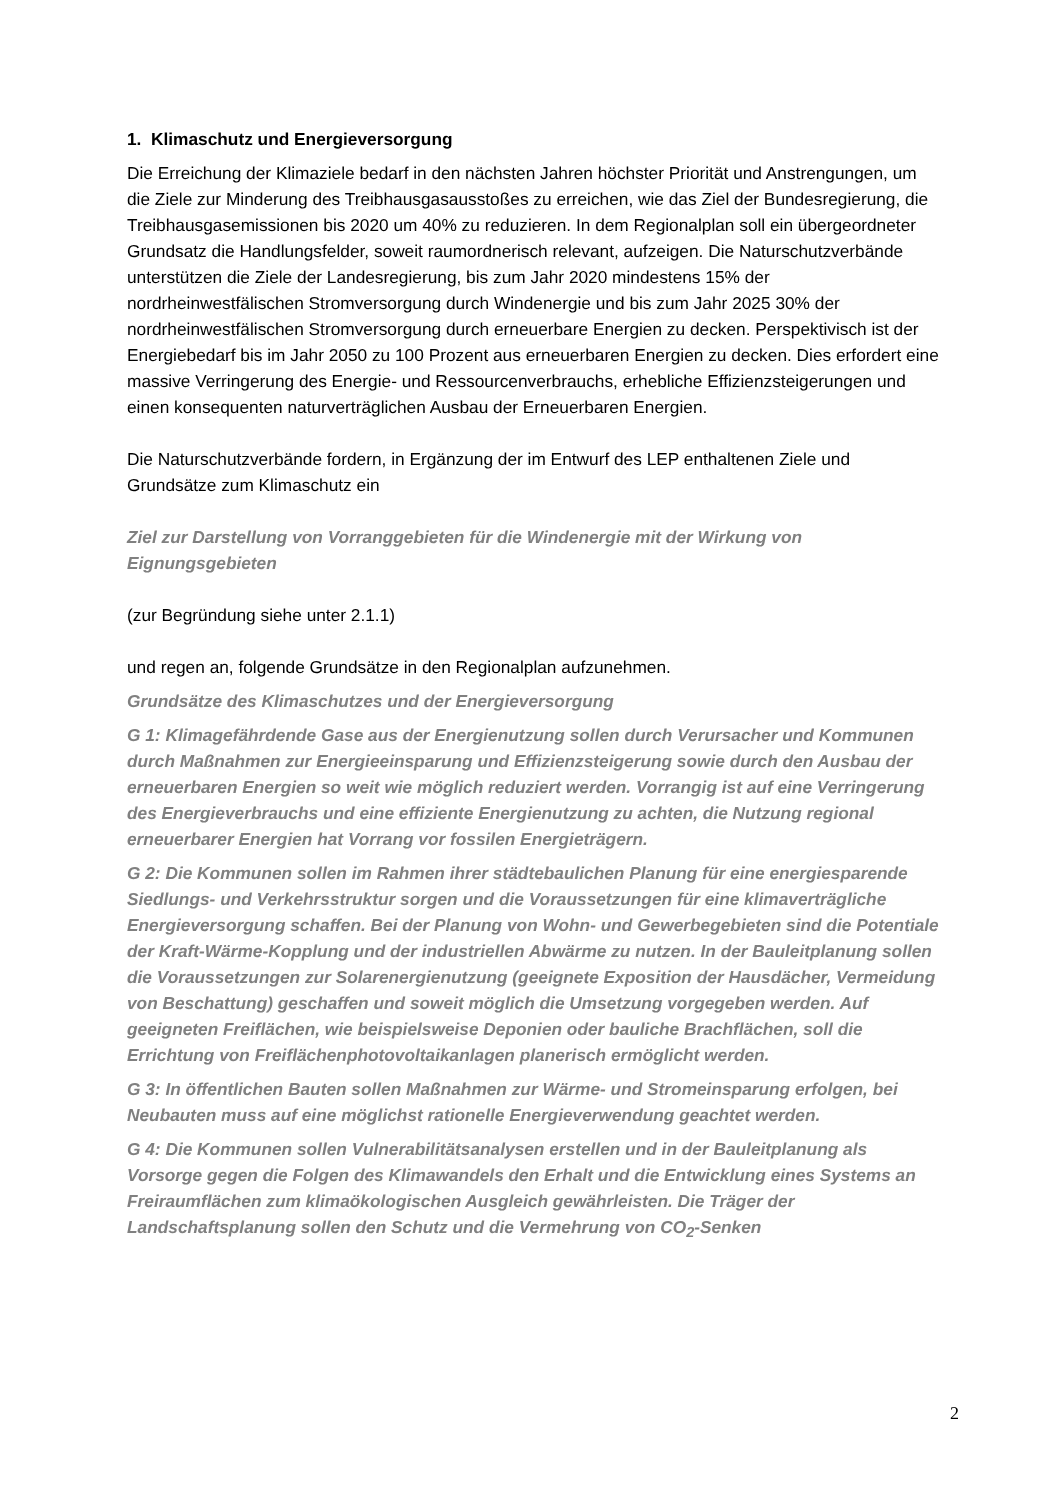1. Klimaschutz und Energieversorgung
Die Erreichung der Klimaziele bedarf in den nächsten Jahren höchster Priorität und Anstrengungen, um die Ziele zur Minderung des Treibhausgasausstoßes zu erreichen, wie das Ziel der Bundesregierung, die Treibhausgasemissionen bis 2020 um 40% zu reduzieren. In dem Regionalplan soll ein übergeordneter Grundsatz die Handlungsfelder, soweit raumordnerisch relevant, aufzeigen. Die Naturschutzverbände unterstützen die Ziele der Landesregierung, bis zum Jahr 2020 mindestens 15% der nordrheinwestfälischen Stromversorgung durch Windenergie und bis zum Jahr 2025 30% der nordrheinwestfälischen Stromversorgung durch erneuerbare Energien zu decken. Perspektivisch ist der Energiebedarf bis im Jahr 2050 zu 100 Prozent aus erneuerbaren Energien zu decken. Dies erfordert eine massive Verringerung des Energie- und Ressourcenverbrauchs, erhebliche Effizienzsteigerungen und einen konsequenten naturverträglichen Ausbau der Erneuerbaren Energien.
Die Naturschutzverbände fordern, in Ergänzung der im Entwurf des LEP enthaltenen Ziele und Grundsätze zum Klimaschutz ein
Ziel zur Darstellung von Vorranggebieten für die Windenergie mit der Wirkung von Eignungsgebieten
(zur Begründung siehe unter 2.1.1)
und regen an, folgende Grundsätze in den Regionalplan aufzunehmen.
Grundsätze des Klimaschutzes und der Energieversorgung
G 1: Klimagefährdende Gase aus der Energienutzung sollen durch Verursacher und Kommunen durch Maßnahmen zur Energieeinsparung und Effizienzsteigerung sowie durch den Ausbau der erneuerbaren Energien so weit wie möglich reduziert werden. Vorrangig ist auf eine Verringerung des Energieverbrauchs und eine effiziente Energienutzung zu achten, die Nutzung regional erneuerbarer Energien hat Vorrang vor fossilen Energieträgern.
G 2: Die Kommunen sollen im Rahmen ihrer städtebaulichen Planung für eine energiesparende Siedlungs- und Verkehrsstruktur sorgen und die Voraussetzungen für eine klimaverträgliche Energieversorgung schaffen. Bei der Planung von Wohn- und Gewerbegebieten sind die Potentiale der Kraft-Wärme-Kopplung und der industriellen Abwärme zu nutzen. In der Bauleitplanung sollen die Voraussetzungen zur Solarenergienutzung (geeignete Exposition der Hausdächer, Vermeidung von Beschattung) geschaffen und soweit möglich die Umsetzung vorgegeben werden. Auf geeigneten Freiflächen, wie beispielsweise Deponien oder bauliche Brachflächen, soll die Errichtung von Freiflächenphotovoltaikanlagen planerisch ermöglicht werden.
G 3: In öffentlichen Bauten sollen Maßnahmen zur Wärme- und Stromeinsparung erfolgen, bei Neubauten muss auf eine möglichst rationelle Energieverwendung geachtet werden.
G 4: Die Kommunen sollen Vulnerabilitätsanalysen erstellen und in der Bauleitplanung als Vorsorge gegen die Folgen des Klimawandels den Erhalt und die Entwicklung eines Systems an Freiraumflächen zum klimaökologischen Ausgleich gewährleisten. Die Träger der Landschaftsplanung sollen den Schutz und die Vermehrung von CO<sub>2</sub>-Senken
2